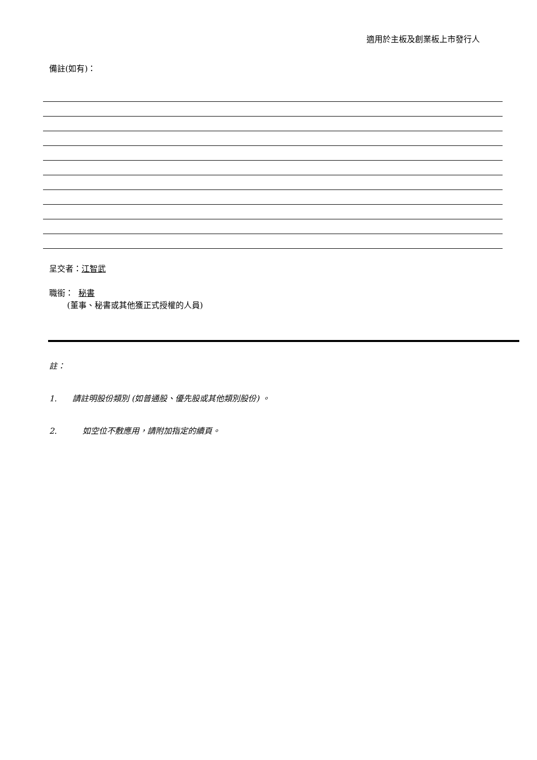適用於主板及創業板上市發行人
備註(如有)：
呈交者：江智武
職銜： 秘書
(董事、秘書或其他獲正式授權的人員)
註：
1. 請註明股份類別 (如普通股、優先股或其他類別股份) 。
2. 如空位不敷應用，請附加指定的續頁。